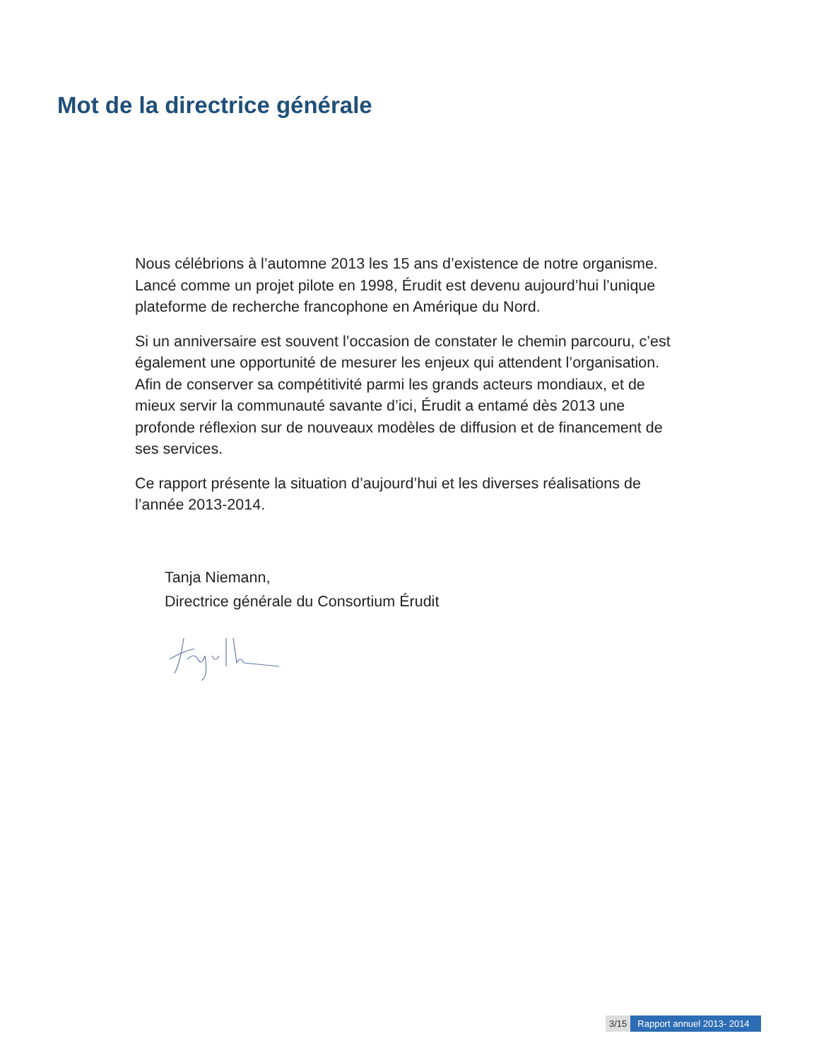Mot de la directrice générale
Nous célébrions à l’automne 2013 les 15 ans d’existence de notre organisme. Lancé comme un projet pilote en 1998, Érudit est devenu aujourd’hui l’unique plateforme de recherche francophone en Amérique du Nord.
Si un anniversaire est souvent l’occasion de constater le chemin parcouru, c’est également une opportunité de mesurer les enjeux qui attendent l’organisation. Afin de conserver sa compétitivité parmi les grands acteurs mondiaux, et de mieux servir la communauté savante d’ici, Érudit a entamé dès 2013 une profonde réflexion sur de nouveaux modèles de diffusion et de financement de ses services.
Ce rapport présente la situation d’aujourd’hui et les diverses réalisations de l’année 2013-2014.
Tanja Niemann,
Directrice générale du Consortium Érudit
3/15 Rapport annuel 2013- 2014